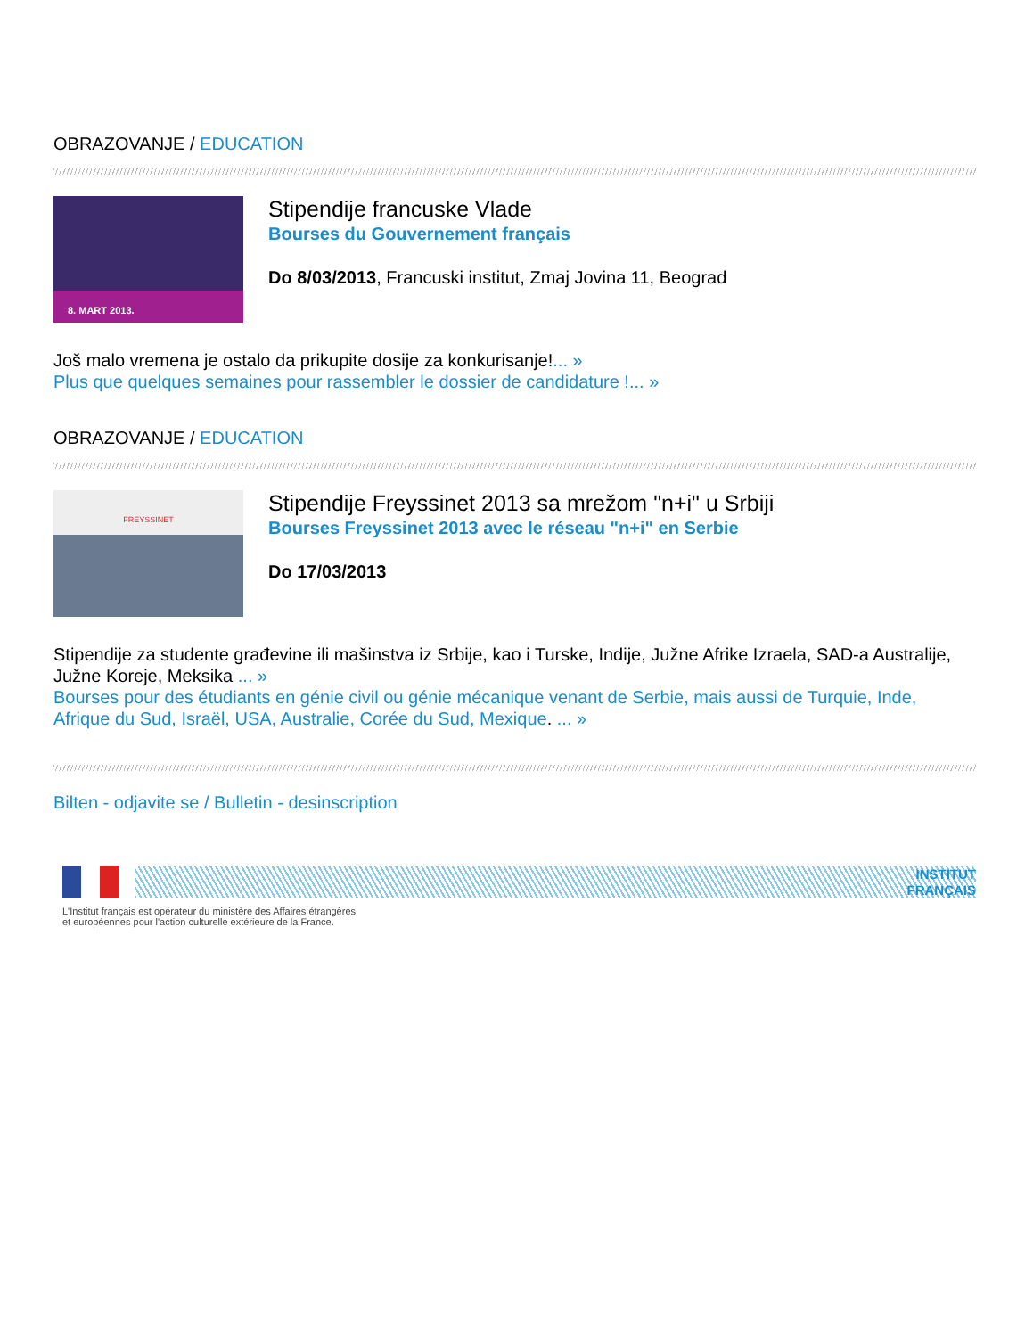OBRAZOVANJE / EDUCATION
8. MART 2013.
Stipendije francuske Vlade
Bourses du Gouvernement français
Do 8/03/2013, Francuski institut, Zmaj Jovina 11, Beograd
Još malo vremena je ostalo da prikupite dosije za konkurisanje!... »
Plus que quelques semaines pour rassembler le dossier de candidature !... »
OBRAZOVANJE / EDUCATION
FREYSSINET
Stipendije Freyssinet 2013 sa mrežom "n+i" u Srbiji
Bourses Freyssinet 2013 avec le réseau "n+i" en Serbie
Do 17/03/2013
Stipendije za studente građevine ili mašinstva iz Srbije, kao i Turske, Indije, Južne Afrike Izraela, SAD-a Australije, Južne Koreje, Meksika ... »
Bourses pour des étudiants en génie civil ou génie mécanique venant de Serbie, mais aussi de Turquie, Inde, Afrique du Sud, Israël, USA, Australie, Corée du Sud, Mexique. ... »
Bilten - odjavite se / Bulletin - desinscription
INSTITUT
FRANÇAIS
L'Institut français est opérateur du ministère des Affaires étrangères
et européennes pour l'action culturelle extérieure de la France.